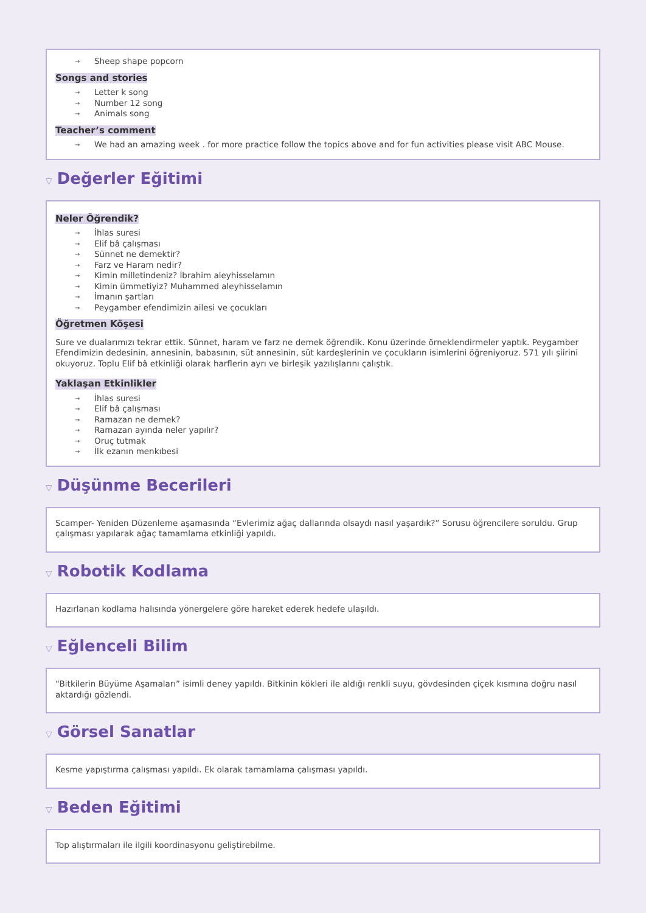→ Sheep shape popcorn
Songs and stories
→ Letter k song
→ Number 12 song
→ Animals song
Teacher’s comment
→ We had an amazing week . for more practice follow the topics above and for fun activities please visit ABC Mouse.
▽ Değerler Eğitimi
Neler Öğrendik?
→ İhlas suresi
→ Elif bâ çalışması
→ Sünnet ne demektir?
→ Farz ve Haram nedir?
→ Kimin milletindeniz? İbrahim aleyhisselamın
→ Kimin ümmetiyiz? Muhammed aleyhisselamın
→ İmanın şartları
→ Peygamber efendimizin ailesi ve çocukları
Öğretmen Köşesi
Sure ve dualarımızı tekrar ettik. Sünnet, haram ve farz ne demek öğrendik. Konu üzerinde örneklendirmeler yaptık. Peygamber Efendimizin dedesinin, annesinin, babasının, süt annesinin, süt kardeşlerinin ve çocukların isimlerini öğreniyoruz. 571 yılı şiirini okuyoruz. Toplu Elif bâ etkinliği olarak harflerin ayrı ve birleşik yazılışlarını çalıştık.
Yaklaşan Etkinlikler
→ İhlas suresi
→ Elif bâ çalışması
→ Ramazan ne demek?
→ Ramazan ayında neler yapılır?
→ Oruç tutmak
→ İlk ezanın menkıbesi
▽ Düşünme Becerileri
Scamper- Yeniden Düzenleme aşamasında “Evlerimiz ağaç dallarında olsaydı nasıl yaşardık?” Sorusu öğrencilere soruldu. Grup çalışması yapılarak ağaç tamamlama etkinliği yapıldı.
▽ Robotik Kodlama
Hazırlanan kodlama halısında yönergelere göre hareket ederek hedefe ulaşıldı.
▽ Eğlenceli Bilim
“Bitkilerin Büyüme Aşamaları” isimli deney yapıldı. Bitkinin kökleri ile aldığı renkli suyu, gövdesinden çiçek kısmına doğru nasıl aktardığı gözlendi.
▽ Görsel Sanatlar
Kesme yapıştırma çalışması yapıldı. Ek olarak tamamlama çalışması yapıldı.
▽ Beden Eğitimi
Top alıştırmaları ile ilgili koordinasyonu geliştirebilme.